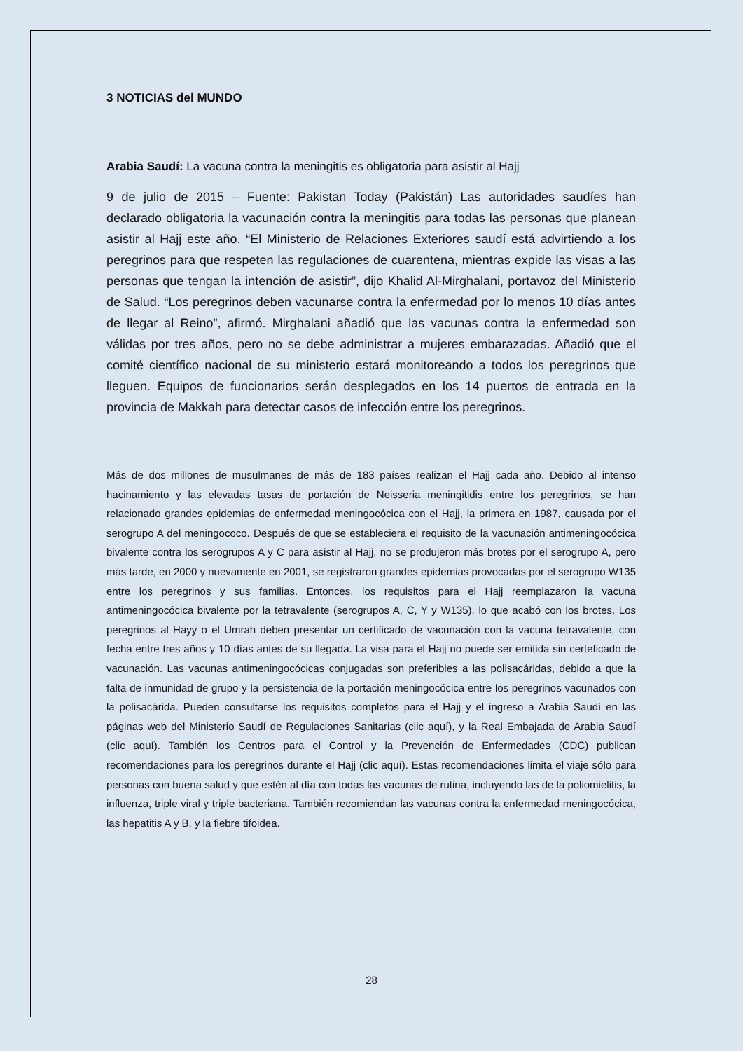3 NOTICIAS del MUNDO
Arabia Saudí: La vacuna contra la meningitis es obligatoria para asistir al Hajj
9 de julio de 2015 – Fuente: Pakistan Today (Pakistán) Las autoridades saudíes han declarado obligatoria la vacunación contra la meningitis para todas las personas que planean asistir al Hajj este año. “El Ministerio de Relaciones Exteriores saudí está advirtiendo a los peregrinos para que respeten las regulaciones de cuarentena, mientras expide las visas a las personas que tengan la intención de asistir”, dijo Khalid Al-Mirghalani, portavoz del Ministerio de Salud. “Los peregrinos deben vacunarse contra la enfermedad por lo menos 10 días antes de llegar al Reino”, afirmó. Mirghalani añadió que las vacunas contra la enfermedad son válidas por tres años, pero no se debe administrar a mujeres embarazadas. Añadió que el comité científico nacional de su ministerio estará monitoreando a todos los peregrinos que lleguen. Equipos de funcionarios serán desplegados en los 14 puertos de entrada en la provincia de Makkah para detectar casos de infección entre los peregrinos.
Más de dos millones de musulmanes de más de 183 países realizan el Hajj cada año. Debido al intenso hacinamiento y las elevadas tasas de portación de Neisseria meningitidis entre los peregrinos, se han relacionado grandes epidemias de enfermedad meningocócica con el Hajj, la primera en 1987, causada por el serogrupo A del meningococo. Después de que se estableciera el requisito de la vacunación antimeningocócica bivalente contra los serogrupos A y C para asistir al Hajj, no se produjeron más brotes por el serogrupo A, pero más tarde, en 2000 y nuevamente en 2001, se registraron grandes epidemias provocadas por el serogrupo W135 entre los peregrinos y sus familias. Entonces, los requisitos para el Hajj reemplazaron la vacuna antimeningocócica bivalente por la tetravalente (serogrupos A, C, Y y W135), lo que acabó con los brotes. Los peregrinos al Hayy o el Umrah deben presentar un certificado de vacunación con la vacuna tetravalente, con fecha entre tres años y 10 días antes de su llegada. La visa para el Hajj no puede ser emitida sin certeficado de vacunación. Las vacunas antimeningocócicas conjugadas son preferibles a las polisacáridas, debido a que la falta de inmunidad de grupo y la persistencia de la portación meningocócica entre los peregrinos vacunados con la polisacárida. Pueden consultarse los requisitos completos para el Hajj y el ingreso a Arabia Saudí en las páginas web del Ministerio Saudí de Regulaciones Sanitarias (clic aquí), y la Real Embajada de Arabia Saudí (clic aquí). También los Centros para el Control y la Prevención de Enfermedades (CDC) publican recomendaciones para los peregrinos durante el Hajj (clic aquí). Estas recomendaciones limita el viaje sólo para personas con buena salud y que estén al día con todas las vacunas de rutina, incluyendo las de la poliomielitis, la influenza, triple viral y triple bacteriana. También recomiendan las vacunas contra la enfermedad meningocócica, las hepatitis A y B, y la fiebre tifoidea.
28